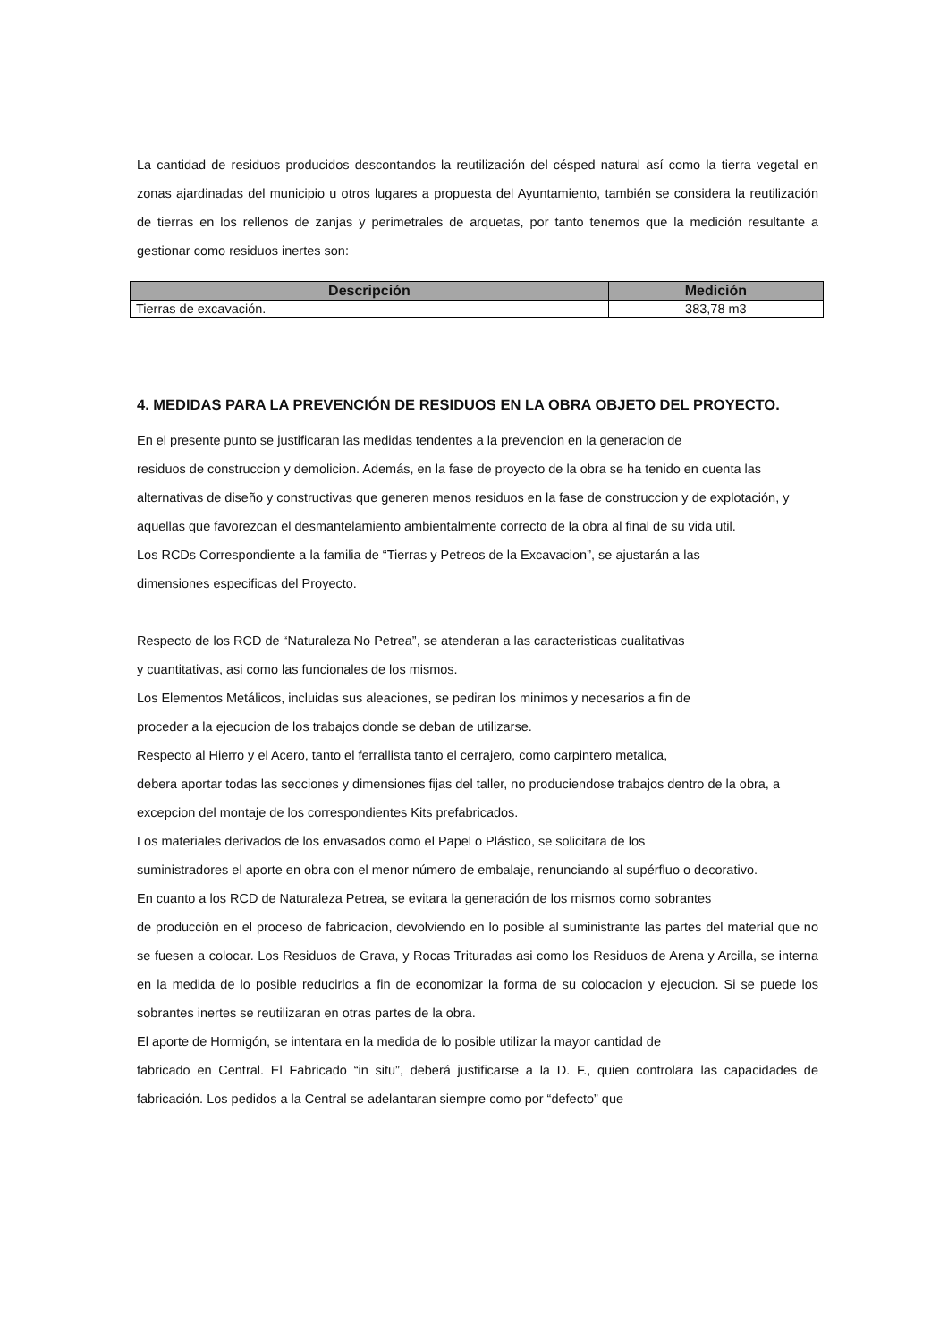La cantidad de residuos producidos descontandos la reutilización del césped natural así como la tierra vegetal en zonas ajardinadas del municipio u otros lugares a propuesta del Ayuntamiento, también se considera la reutilización de tierras en los rellenos de zanjas y perimetrales de arquetas, por tanto tenemos que la medición resultante a gestionar como residuos inertes son:
| Descripción | Medición |
| --- | --- |
| Tierras de excavación. | 383,78 m3 |
4. MEDIDAS PARA LA PREVENCIÓN DE RESIDUOS EN LA OBRA OBJETO DEL PROYECTO.
En el presente punto se justificaran las medidas tendentes a la prevencion en la generacion de
residuos de construccion y demolicion. Además, en la fase de proyecto de la obra se ha tenido en cuenta las alternativas de diseño y constructivas que generen menos residuos en la fase de construccion y de explotación, y aquellas que favorezcan el desmantelamiento ambientalmente correcto de la obra al final de su vida util.
Los RCDs Correspondiente a la familia de “Tierras y Petreos de la Excavacion”, se ajustarán a las
dimensiones especificas del Proyecto.
Respecto de los RCD de “Naturaleza No Petrea”, se atenderan a las caracteristicas cualitativas
y cuantitativas, asi como las funcionales de los mismos.
Los Elementos Metálicos, incluidas sus aleaciones, se pediran los minimos y necesarios a fin de
proceder a la ejecucion de los trabajos donde se deban de utilizarse.
Respecto al Hierro y el Acero, tanto el ferrallista tanto el cerrajero, como carpintero metalica,
debera aportar todas las secciones y dimensiones fijas del taller, no produciendose trabajos dentro de la obra, a excepcion del montaje de los correspondientes Kits prefabricados.
Los materiales derivados de los envasados como el Papel o Plástico, se solicitara de los
suministradores el aporte en obra con el menor número de embalaje, renunciando al supérfluo o decorativo.
En cuanto a los RCD de Naturaleza Petrea, se evitara la generación de los mismos como sobrantes
de producción en el proceso de fabricacion, devolviendo en lo posible al suministrante las partes del material que no se fuesen a colocar. Los Residuos de Grava, y Rocas Trituradas asi como los Residuos de Arena y Arcilla, se interna en la medida de lo posible reducirlos a fin de economizar la forma de su colocacion y ejecucion. Si se puede los sobrantes inertes se reutilizaran en otras partes de la obra.
El aporte de Hormigón, se intentara en la medida de lo posible utilizar la mayor cantidad de
fabricado en Central. El Fabricado “in situ”, deberá justificarse a la D. F., quien controlara las capacidades de fabricación. Los pedidos a la Central se adelantaran siempre como por “defecto” que